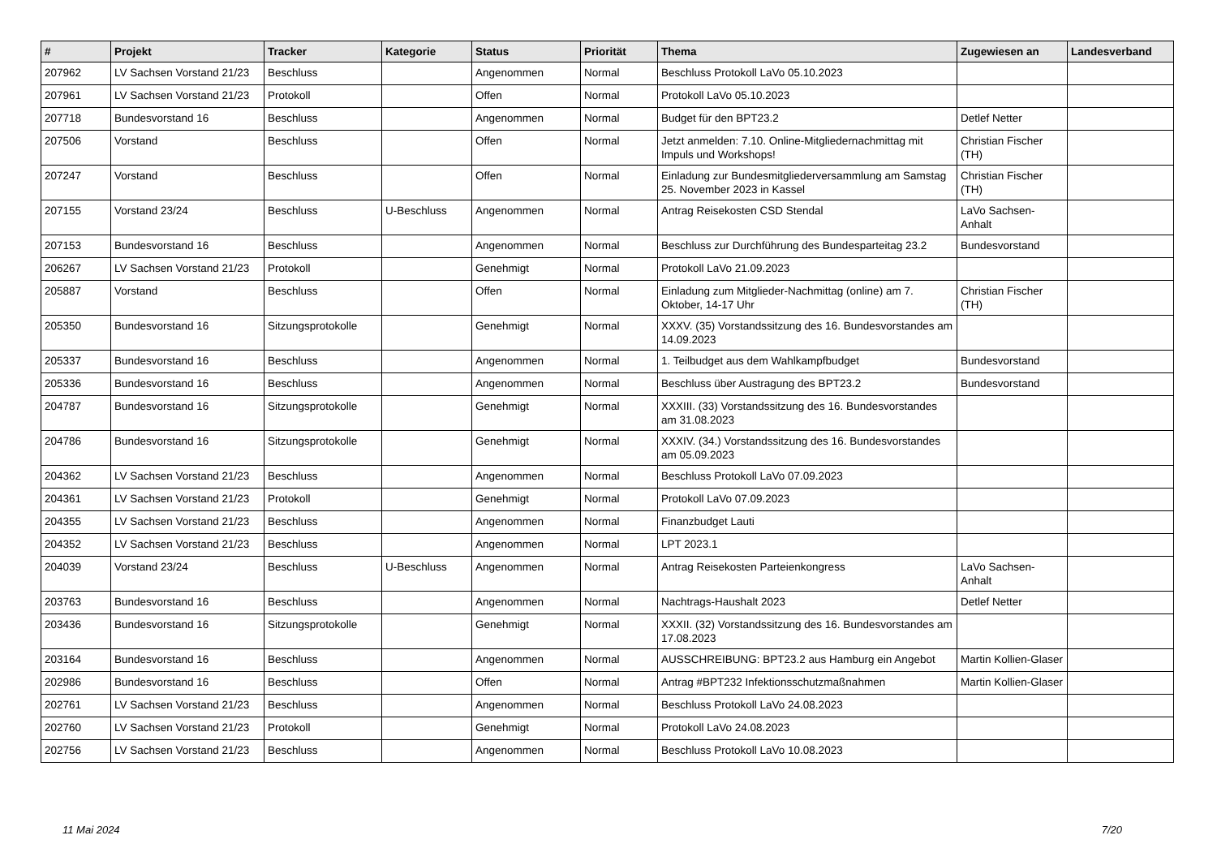| # | Projekt | Tracker | Kategorie | Status | Priorität | Thema | Zugewiesen an | Landesverband |
| --- | --- | --- | --- | --- | --- | --- | --- | --- |
| 207962 | LV Sachsen Vorstand 21/23 | Beschluss | | Angenommen | Normal | Beschluss Protokoll LaVo 05.10.2023 | | |
| 207961 | LV Sachsen Vorstand 21/23 | Protokoll | | Offen | Normal | Protokoll LaVo 05.10.2023 | | |
| 207718 | Bundesvorstand 16 | Beschluss | | Angenommen | Normal | Budget für den BPT23.2 | Detlef Netter | |
| 207506 | Vorstand | Beschluss | | Offen | Normal | Jetzt anmelden: 7.10. Online-Mitgliedernachmittag mit Impuls und Workshops! | Christian Fischer (TH) | |
| 207247 | Vorstand | Beschluss | | Offen | Normal | Einladung zur Bundesmitgliederversammlung am Samstag 25. November 2023 in Kassel | Christian Fischer (TH) | |
| 207155 | Vorstand 23/24 | Beschluss | U-Beschluss | Angenommen | Normal | Antrag Reisekosten CSD Stendal | LaVo Sachsen-Anhalt | |
| 207153 | Bundesvorstand 16 | Beschluss | | Angenommen | Normal | Beschluss zur Durchführung des Bundesparteitag 23.2 | Bundesvorstand | |
| 206267 | LV Sachsen Vorstand 21/23 | Protokoll | | Genehmigt | Normal | Protokoll LaVo 21.09.2023 | | |
| 205887 | Vorstand | Beschluss | | Offen | Normal | Einladung zum Mitglieder-Nachmittag (online) am 7. Oktober, 14-17 Uhr | Christian Fischer (TH) | |
| 205350 | Bundesvorstand 16 | Sitzungsprotokolle | | Genehmigt | Normal | XXXV. (35) Vorstandssitzung des 16. Bundesvorstandes am 14.09.2023 | | |
| 205337 | Bundesvorstand 16 | Beschluss | | Angenommen | Normal | 1. Teilbudget aus dem Wahlkampfbudget | Bundesvorstand | |
| 205336 | Bundesvorstand 16 | Beschluss | | Angenommen | Normal | Beschluss über Austragung des BPT23.2 | Bundesvorstand | |
| 204787 | Bundesvorstand 16 | Sitzungsprotokolle | | Genehmigt | Normal | XXXIII. (33) Vorstandssitzung des 16. Bundesvorstandes am 31.08.2023 | | |
| 204786 | Bundesvorstand 16 | Sitzungsprotokolle | | Genehmigt | Normal | XXXIV. (34.) Vorstandssitzung des 16. Bundesvorstandes am 05.09.2023 | | |
| 204362 | LV Sachsen Vorstand 21/23 | Beschluss | | Angenommen | Normal | Beschluss Protokoll LaVo 07.09.2023 | | |
| 204361 | LV Sachsen Vorstand 21/23 | Protokoll | | Genehmigt | Normal | Protokoll LaVo 07.09.2023 | | |
| 204355 | LV Sachsen Vorstand 21/23 | Beschluss | | Angenommen | Normal | Finanzbudget Lauti | | |
| 204352 | LV Sachsen Vorstand 21/23 | Beschluss | | Angenommen | Normal | LPT 2023.1 | | |
| 204039 | Vorstand 23/24 | Beschluss | U-Beschluss | Angenommen | Normal | Antrag Reisekosten Parteienkongress | LaVo Sachsen-Anhalt | |
| 203763 | Bundesvorstand 16 | Beschluss | | Angenommen | Normal | Nachtrags-Haushalt 2023 | Detlef Netter | |
| 203436 | Bundesvorstand 16 | Sitzungsprotokolle | | Genehmigt | Normal | XXXII. (32) Vorstandssitzung des 16. Bundesvorstandes am 17.08.2023 | | |
| 203164 | Bundesvorstand 16 | Beschluss | | Angenommen | Normal | AUSSCHREIBUNG: BPT23.2 aus Hamburg ein Angebot | Martin Kollien-Glaser | |
| 202986 | Bundesvorstand 16 | Beschluss | | Offen | Normal | Antrag #BPT232 Infektionsschutzmaßnahmen | Martin Kollien-Glaser | |
| 202761 | LV Sachsen Vorstand 21/23 | Beschluss | | Angenommen | Normal | Beschluss Protokoll LaVo 24.08.2023 | | |
| 202760 | LV Sachsen Vorstand 21/23 | Protokoll | | Genehmigt | Normal | Protokoll LaVo 24.08.2023 | | |
| 202756 | LV Sachsen Vorstand 21/23 | Beschluss | | Angenommen | Normal | Beschluss Protokoll LaVo 10.08.2023 | | |
11 Mai 2024 7/20